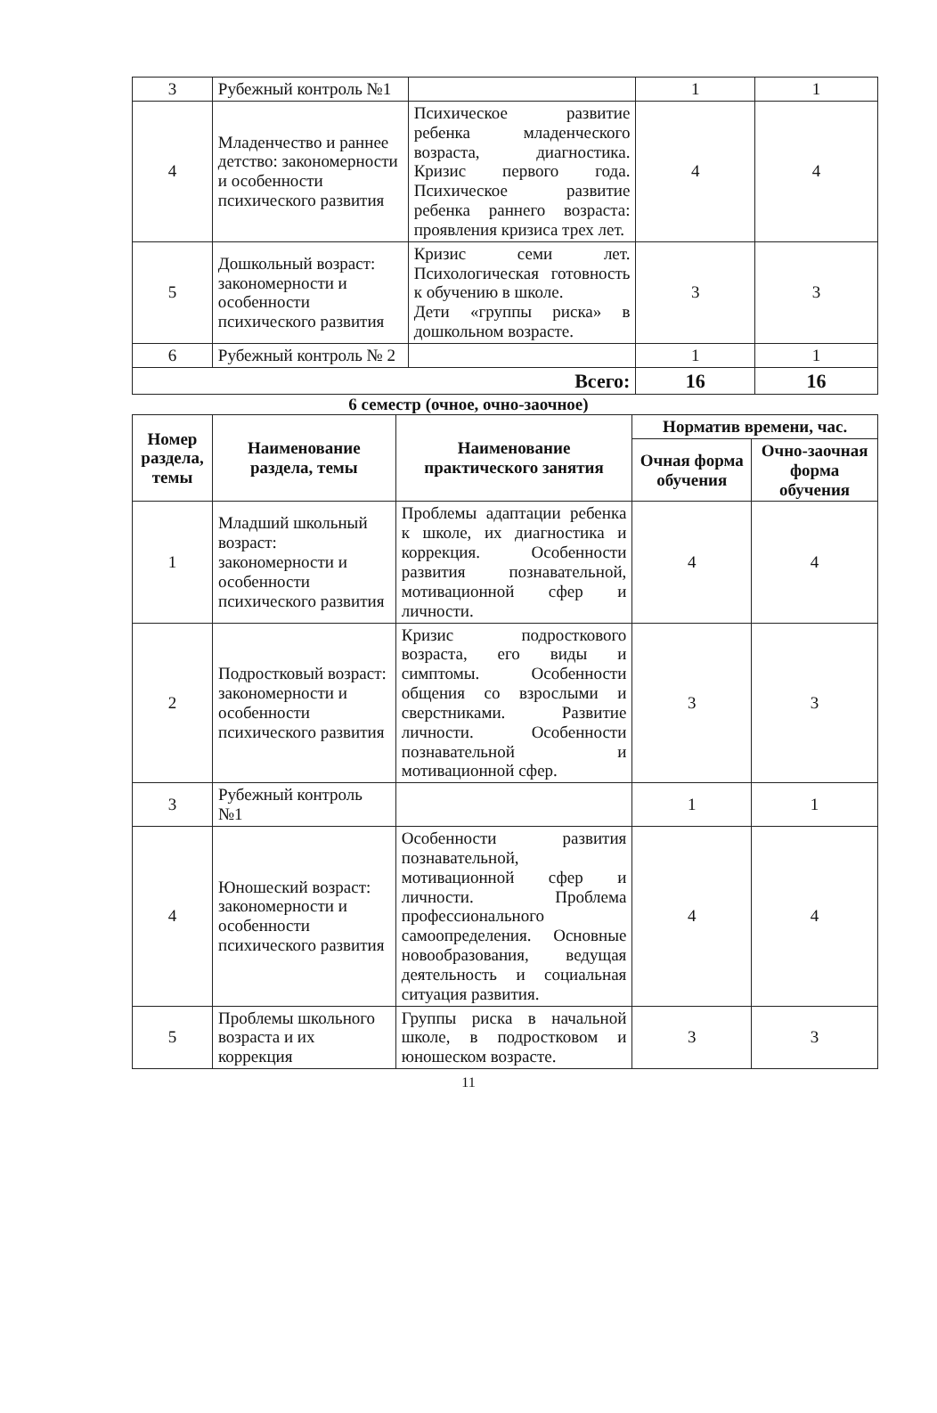| 3 | Рубежный контроль №1 | | 1 | 1 |
| 4 | Младенчество и раннее детство: закономерности и особенности психического развития | Психическое развитие ребенка младенческого возраста, диагностика. Кризис первого года. Психическое развитие ребенка раннего возраста: проявления кризиса трех лет. | 4 | 4 |
| 5 | Дошкольный возраст: закономерности и особенности психического развития | Кризис семи лет. Психологическая готовность к обучению в школе. Дети «группы риска» в дошкольном возрасте. | 3 | 3 |
| 6 | Рубежный контроль № 2 | | 1 | 1 |
| Всего: | | | 16 | 16 |
6 семестр (очное, очно-заочное)
| Номер раздела, темы | Наименование раздела, темы | Наименование практического занятия | Норматив времени, час. | |
| --- | --- | --- | --- | --- |
| | | | Очная форма обучения | Очно-заочная форма обучения |
| 1 | Младший школьный возраст: закономерности и особенности психического развития | Проблемы адаптации ребенка к школе, их диагностика и коррекция. Особенности развития познавательной, мотивационной сфер и личности. | 4 | 4 |
| 2 | Подростковый возраст: закономерности и особенности психического развития | Кризис подросткового возраста, его виды и симптомы. Особенности общения со взрослыми и сверстниками. Развитие личности. Особенности познавательной и мотивационной сфер. | 3 | 3 |
| 3 | Рубежный контроль №1 | | 1 | 1 |
| 4 | Юношеский возраст: закономерности и особенности психического развития | Особенности развития познавательной, мотивационной сфер и личности. Проблема профессионального самоопределения. Основные новообразования, ведущая деятельность и социальная ситуация развития. | 4 | 4 |
| 5 | Проблемы школьного возраста и их коррекция | Группы риска в начальной школе, в подростковом и юношеском возрасте. | 3 | 3 |
11